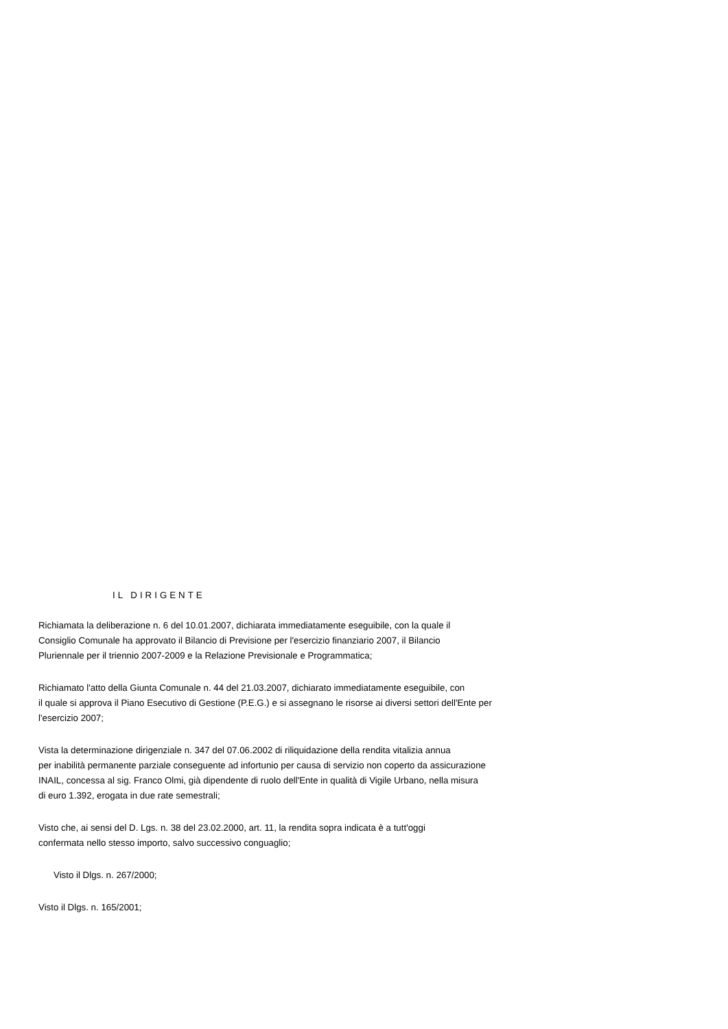IL DIRIGENTE
Richiamata la deliberazione n. 6 del 10.01.2007, dichiarata immediatamente eseguibile, con la quale il
Consiglio Comunale ha approvato il Bilancio di Previsione per l'esercizio finanziario 2007, il Bilancio
Pluriennale per il triennio 2007-2009 e la Relazione Previsionale e Programmatica;
Richiamato l'atto della Giunta Comunale n. 44 del 21.03.2007, dichiarato immediatamente eseguibile, con
il quale si approva il Piano Esecutivo di Gestione (P.E.G.) e si assegnano le risorse ai diversi settori dell'Ente per
l'esercizio 2007;
Vista la determinazione dirigenziale n. 347 del 07.06.2002 di riliquidazione della rendita vitalizia annua
per inabilità permanente parziale conseguente ad infortunio per causa di servizio non coperto da assicurazione
INAIL, concessa al sig. Franco Olmi, già dipendente di ruolo dell'Ente in qualità di Vigile Urbano, nella misura
di euro 1.392, erogata in due rate semestrali;
Visto che, ai sensi del D. Lgs. n. 38 del 23.02.2000, art. 11, la rendita sopra indicata è a tutt'oggi
confermata nello stesso importo, salvo successivo conguaglio;
Visto il Dlgs. n. 267/2000;
Visto il Dlgs. n. 165/2001;